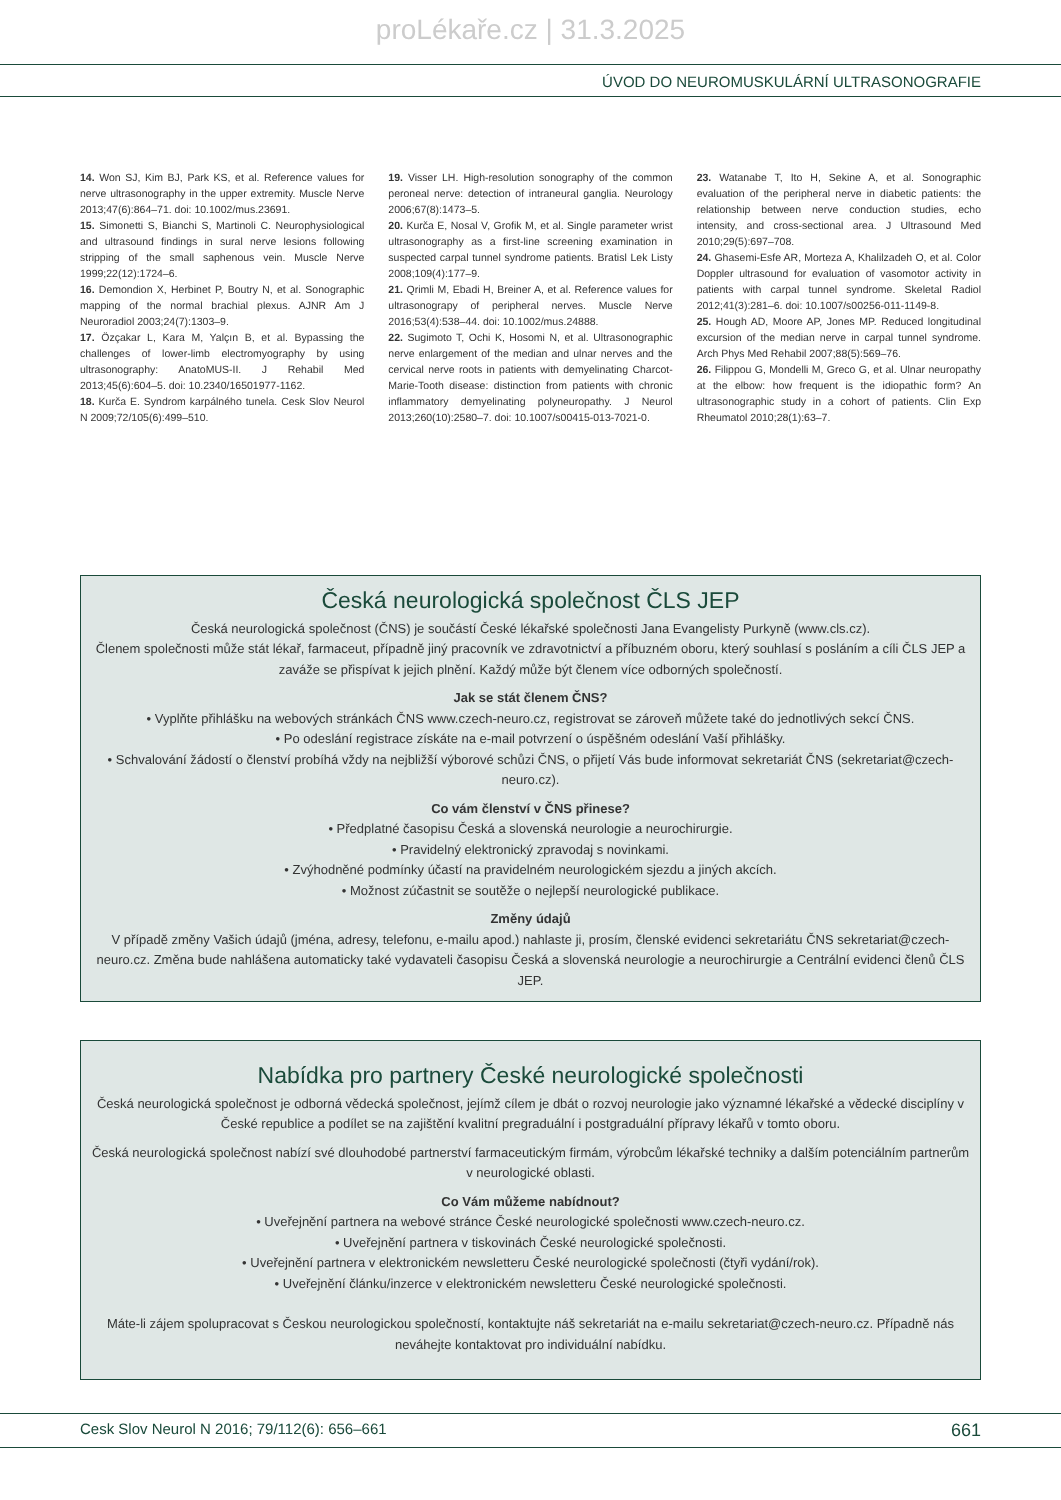proLékaře.cz | 31.3.2025
ÚVOD DO NEUROMUSKULÁRNÍ ULTRASONOGRAFIE
14. Won SJ, Kim BJ, Park KS, et al. Reference values for nerve ultrasonography in the upper extremity. Muscle Nerve 2013;47(6):864–71. doi: 10.1002/mus.23691.
15. Simonetti S, Bianchi S, Martinoli C. Neurophysiological and ultrasound findings in sural nerve lesions following stripping of the small saphenous vein. Muscle Nerve 1999;22(12):1724–6.
16. Demondion X, Herbinet P, Boutry N, et al. Sonographic mapping of the normal brachial plexus. AJNR Am J Neuroradiol 2003;24(7):1303–9.
17. Özçakar L, Kara M, Yalçın B, et al. Bypassing the challenges of lower-limb electromyography by using ultrasonography: AnatoMUS-II. J Rehabil Med 2013;45(6):604–5. doi: 10.2340/16501977-1162.
18. Kurča E. Syndrom karpálného tunela. Cesk Slov Neurol N 2009;72/105(6):499–510.
19. Visser LH. High-resolution sonography of the common peroneal nerve: detection of intraneural ganglia. Neurology 2006;67(8):1473–5.
20. Kurča E, Nosal V, Grofik M, et al. Single parameter wrist ultrasonography as a first-line screening examination in suspected carpal tunnel syndrome patients. Bratisl Lek Listy 2008;109(4):177–9.
21. Qrimli M, Ebadi H, Breiner A, et al. Reference values for ultrasonograpy of peripheral nerves. Muscle Nerve 2016;53(4):538–44. doi: 10.1002/mus.24888.
22. Sugimoto T, Ochi K, Hosomi N, et al. Ultrasonographic nerve enlargement of the median and ulnar nerves and the cervical nerve roots in patients with demyelinating Charcot-Marie-Tooth disease: distinction from patients with chronic inflammatory demyelinating polyneuropathy. J Neurol 2013;260(10):2580–7. doi: 10.1007/s00415-013-7021-0.
23. Watanabe T, Ito H, Sekine A, et al. Sonographic evaluation of the peripheral nerve in diabetic patients: the relationship between nerve conduction studies, echo intensity, and cross-sectional area. J Ultrasound Med 2010;29(5):697–708.
24. Ghasemi-Esfe AR, Morteza A, Khalilzadeh O, et al. Color Doppler ultrasound for evaluation of vasomotor activity in patients with carpal tunnel syndrome. Skeletal Radiol 2012;41(3):281–6. doi: 10.1007/s00256-011-1149-8.
25. Hough AD, Moore AP, Jones MP. Reduced longitudinal excursion of the median nerve in carpal tunnel syndrome. Arch Phys Med Rehabil 2007;88(5):569–76.
26. Filippou G, Mondelli M, Greco G, et al. Ulnar neuropathy at the elbow: how frequent is the idiopathic form? An ultrasonographic study in a cohort of patients. Clin Exp Rheumatol 2010;28(1):63–7.
Česká neurologická společnost ČLS JEP
Česká neurologická společnost (ČNS) je součástí České lékařské společnosti Jana Evangelisty Purkyně (www.cls.cz).
Členem společnosti může stát lékař, farmaceut, případně jiný pracovník ve zdravotnictví a příbuzném oboru, který souhlasí s posláním a cíli ČLS JEP a zaváže se přispívat k jejich plnění. Každý může být členem více odborných společností.
Jak se stát členem ČNS?
• Vyplňte přihlášku na webových stránkách ČNS www.czech-neuro.cz, registrovat se zároveň můžete také do jednotlivých sekcí ČNS.
• Po odeslání registrace získáte na e-mail potvrzení o úspěšném odeslání Vaší přihlášky.
• Schvalování žádostí o členství probíhá vždy na nejbližší výborové schůzi ČNS, o přijetí Vás bude informovat sekretariát ČNS (sekretariat@czech-neuro.cz).
Co vám členství v ČNS přinese?
• Předplatné časopisu Česká a slovenská neurologie a neurochirurgie.
• Pravidelný elektronický zpravodaj s novinkami.
• Zvýhodněné podmínky účastí na pravidelném neurologickém sjezdu a jiných akcích.
• Možnost zúčastnit se soutěže o nejlepší neurologické publikace.
Změny údajů
V případě změny Vašich údajů (jména, adresy, telefonu, e-mailu apod.) nahlaste ji, prosím, členské evidenci sekretariátu ČNS sekretariat@czech-neuro.cz. Změna bude nahlášena automaticky také vydavateli časopisu Česká a slovenská neurologie a neurochirurgie a Centrální evidenci členů ČLS JEP.
Nabídka pro partnery České neurologické společnosti
Česká neurologická společnost je odborná vědecká společnost, jejímž cílem je dbát o rozvoj neurologie jako významné lékařské a vědecké disciplíny v České republice a podílet se na zajištění kvalitní pregraduální i postgraduální přípravy lékařů v tomto oboru.
Česká neurologická společnost nabízí své dlouhodobé partnerství farmaceutickým firmám, výrobcům lékařské techniky a dalším potenciálním partnerům v neurologické oblasti.
Co Vám můžeme nabídnout?
• Uveřejnění partnera na webové stránce České neurologické společnosti www.czech-neuro.cz.
• Uveřejnění partnera v tiskovinách České neurologické společnosti.
• Uveřejnění partnera v elektronickém newsletteru České neurologické společnosti (čtyři vydání/rok).
• Uveřejnění článku/inzerce v elektronickém newsletteru České neurologické společnosti.
Máte-li zájem spolupracovat s Českou neurologickou společností, kontaktujte náš sekretariát na e-mailu sekretariat@czech-neuro.cz. Případně nás neváhejte kontaktovat pro individuální nabídku.
Cesk Slov Neurol N 2016; 79/112(6): 656–661 661